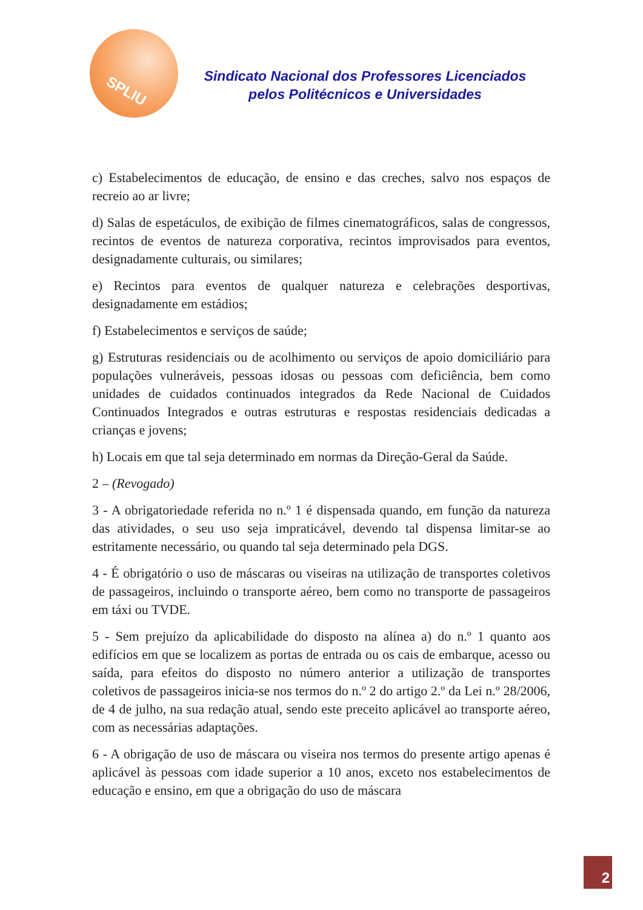SPLIU
Sindicato Nacional dos Professores Licenciados
pelos Politécnicos e Universidades
c) Estabelecimentos de educação, de ensino e das creches, salvo nos espaços de recreio ao ar livre;
d) Salas de espetáculos, de exibição de filmes cinematográficos, salas de congressos, recintos de eventos de natureza corporativa, recintos improvisados para eventos, designadamente culturais, ou similares;
e) Recintos para eventos de qualquer natureza e celebrações desportivas, designadamente em estádios;
f) Estabelecimentos e serviços de saúde;
g) Estruturas residenciais ou de acolhimento ou serviços de apoio domiciliário para populações vulneráveis, pessoas idosas ou pessoas com deficiência, bem como unidades de cuidados continuados integrados da Rede Nacional de Cuidados Continuados Integrados e outras estruturas e respostas residenciais dedicadas a crianças e jovens;
h) Locais em que tal seja determinado em normas da Direção-Geral da Saúde.
2 – (Revogado)
3 - A obrigatoriedade referida no n.º 1 é dispensada quando, em função da natureza das atividades, o seu uso seja impraticável, devendo tal dispensa limitar-se ao estritamente necessário, ou quando tal seja determinado pela DGS.
4 - É obrigatório o uso de máscaras ou viseiras na utilização de transportes coletivos de passageiros, incluindo o transporte aéreo, bem como no transporte de passageiros em táxi ou TVDE.
5 - Sem prejuízo da aplicabilidade do disposto na alínea a) do n.º 1 quanto aos edifícios em que se localizem as portas de entrada ou os cais de embarque, acesso ou saída, para efeitos do disposto no número anterior a utilização de transportes coletivos de passageiros inicia-se nos termos do n.º 2 do artigo 2.º da Lei n.º 28/2006, de 4 de julho, na sua redação atual, sendo este preceito aplicável ao transporte aéreo, com as necessárias adaptações.
6 - A obrigação de uso de máscara ou viseira nos termos do presente artigo apenas é aplicável às pessoas com idade superior a 10 anos, exceto nos estabelecimentos de educação e ensino, em que a obrigação do uso de máscara
2